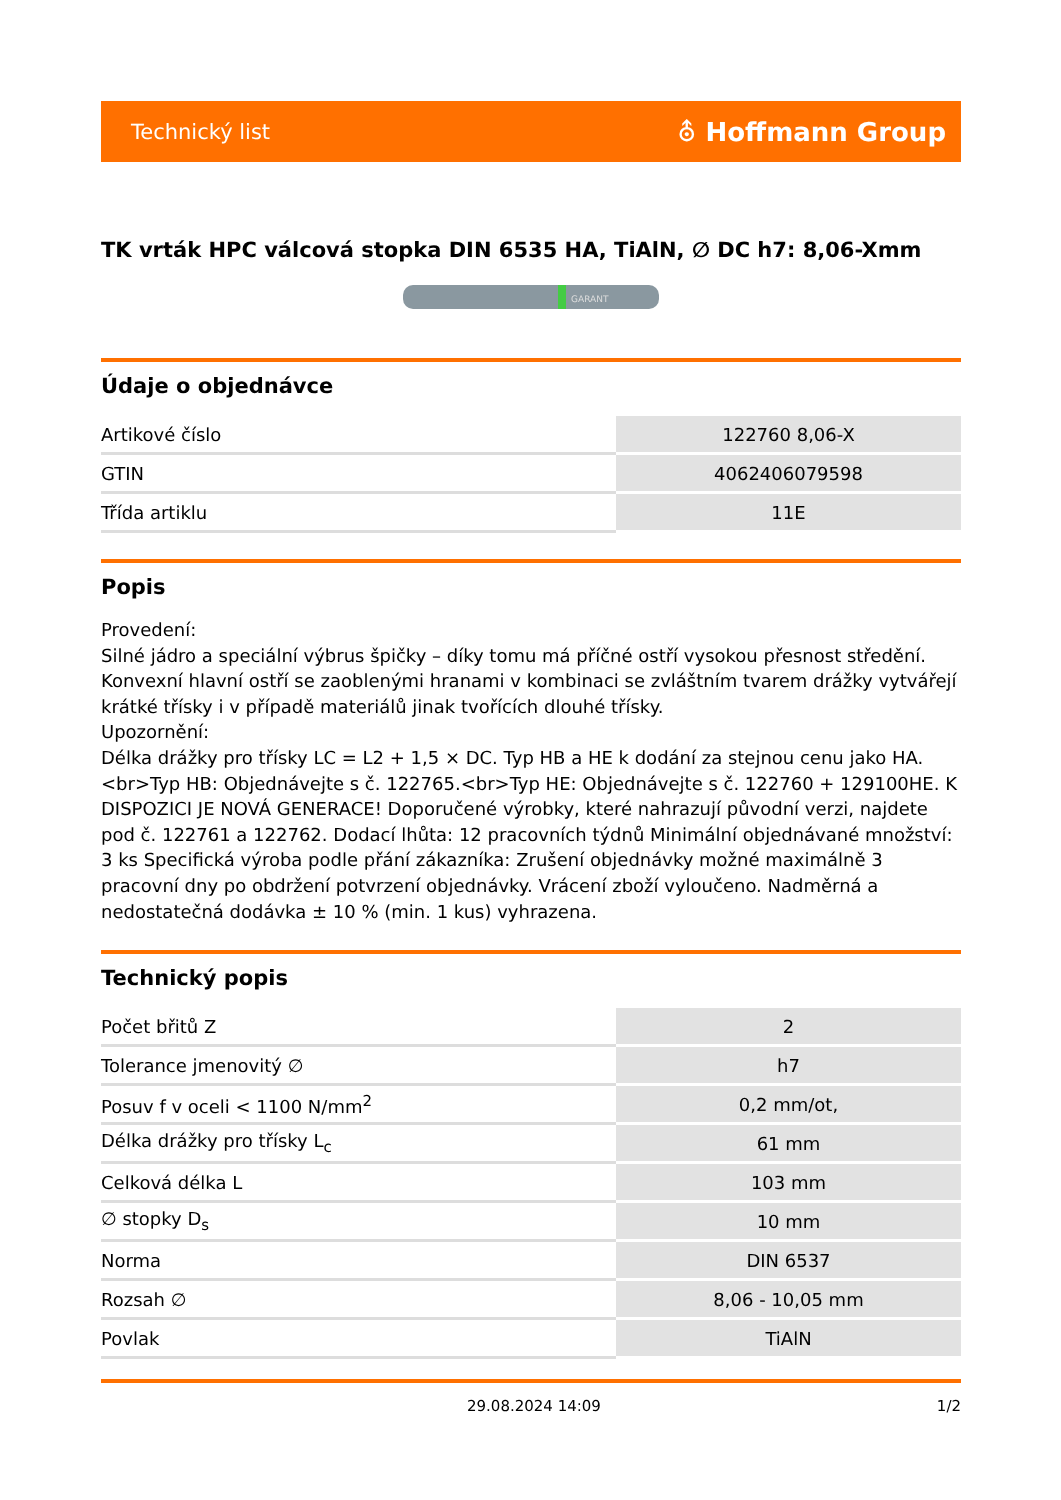Technický list ⛢ Hoffmann Group
TK vrták HPC válcová stopka DIN 6535 HA, TiAlN, ∅ DC h7: 8,06-Xmm
GARANT
Údaje o objednávce
| Artikové číslo | 122760 8,06-X |
| GTIN | 4062406079598 |
| Třída artiklu | 11E |
Popis
Provedení:
Silné jádro a speciální výbrus špičky – díky tomu má příčné ostří vysokou přesnost středění. Konvexní hlavní ostří se zaoblenými hranami v kombinaci se zvláštním tvarem drážky vytvářejí krátké třísky i v případě materiálů jinak tvořících dlouhé třísky.
Upozornění:
Délka drážky pro třísky LC = L2 + 1,5 × DC. Typ HB a HE k dodání za stejnou cenu jako HA.<br>Typ HB: Objednávejte s č. 122765.<br>Typ HE: Objednávejte s č. 122760 + 129100HE. K DISPOZICI JE NOVÁ GENERACE! Doporučené výrobky, které nahrazují původní verzi, najdete pod č. 122761 a 122762. Dodací lhůta: 12 pracovních týdnů Minimální objednávané množství: 3 ks Specifická výroba podle přání zákazníka: Zrušení objednávky možné maximálně 3 pracovní dny po obdržení potvrzení objednávky. Vrácení zboží vyloučeno. Nadměrná a nedostatečná dodávka ± 10 % (min. 1 kus) vyhrazena.
Technický popis
| Počet břitů Z | 2 |
| Tolerance jmenovitý ∅ | h7 |
| Posuv f v oceli < 1100 N/mm<sup>2</sup> | 0,2 mm/ot, |
| Délka drážky pro třísky L<sub>c</sub> | 61 mm |
| Celková délka L | 103 mm |
| ∅ stopky D<sub>s</sub> | 10 mm |
| Norma | DIN 6537 |
| Rozsah ∅ | 8,06 - 10,05 mm |
| Povlak | TiAlN |
29.08.2024 14:09 1/2